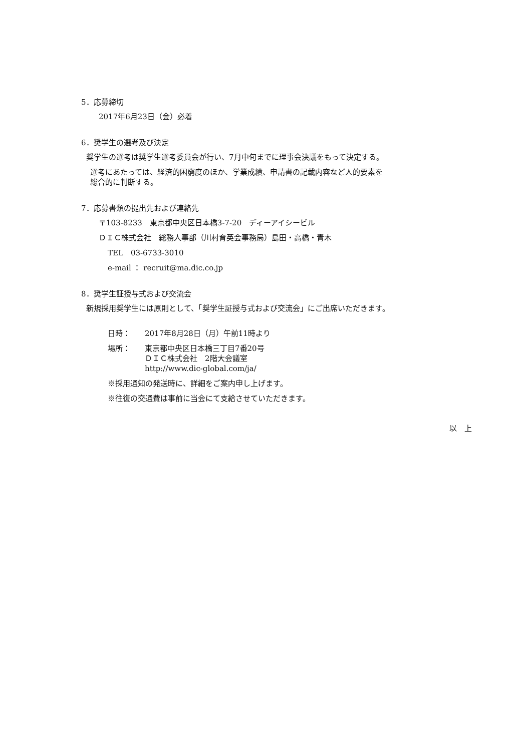5．応募締切
2017年6月23日（金）必着
6．奨学生の選考及び決定
奨学生の選考は奨学生選考委員会が行い、7月中旬までに理事会決議をもって決定する。
選考にあたっては、経済的困窮度のほか、学業成績、申請書の記載内容など人的要素を
総合的に判断する。
7．応募書類の提出先および連絡先
〒103-8233　東京都中央区日本橋3-7-20　ディーアイシービル
ＤＩＣ株式会社　総務人事部（川村育英会事務局）島田・高橋・青木
TEL　03-6733-3010
e-mail ： recruit@ma.dic.co.jp
8．奨学生証授与式および交流会
新規採用奨学生には原則として、「奨学生証授与式および交流会」にご出席いただきます。
日時： 2017年8月28日（月）午前11時より
場所： 東京都中央区日本橋三丁目7番20号
ＤＩＣ株式会社　2階大会議室
http://www.dic-global.com/ja/
※採用通知の発送時に、詳細をご案内申し上げます。
※往復の交通費は事前に当会にて支給させていただきます。
以　上